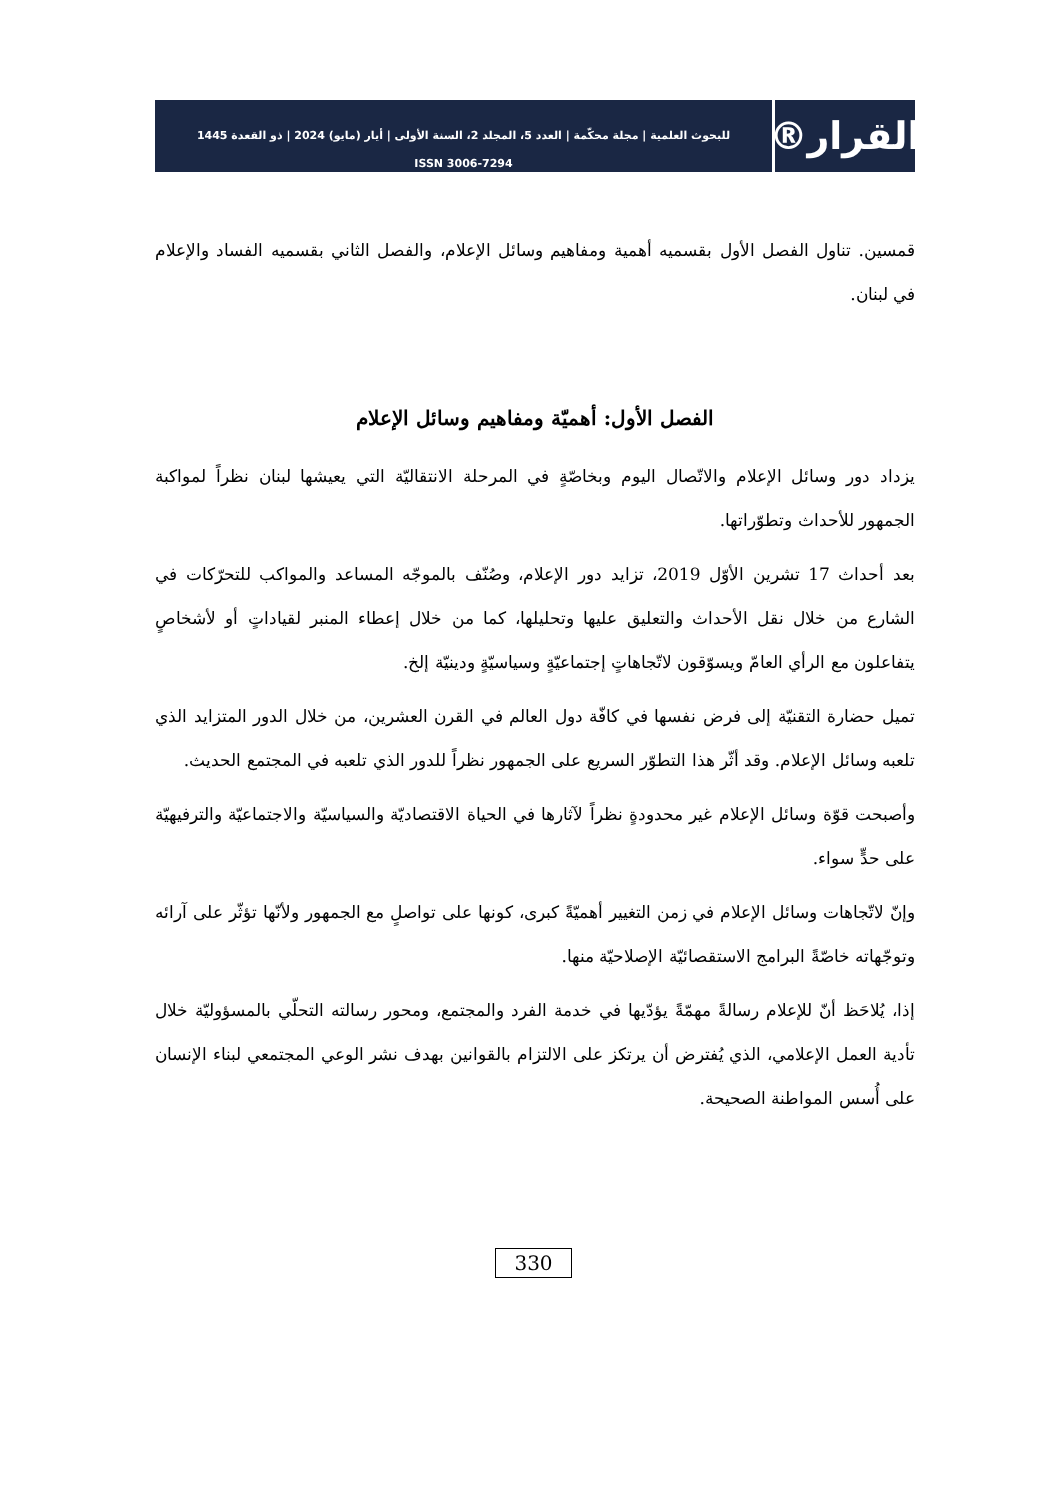القرار®
للبحوث العلمية | مجلة محكّمة | العدد 5، المجلد 2، السنة الأولى | أيار (مايو) 2024 | ذو القعدة 1445
ISSN 3006-7294
قمسين. تناول الفصل الأول بقسميه أهمية ومفاهيم وسائل الإعلام، والفصل الثاني بقسميه الفساد والإعلام في لبنان.
الفصل الأول: أهميّة ومفاهيم وسائل الإعلام
يزداد دور وسائل الإعلام والاتّصال اليوم وبخاصّةٍ في المرحلة الانتقاليّة التي يعيشها لبنان نظراً لمواكبة الجمهور للأحداث وتطوّراتها.
بعد أحداث 17 تشرين الأوّل 2019، تزايد دور الإعلام، وصُنّف بالموجّه المساعد والمواكب للتحرّكات في الشارع من خلال نقل الأحداث والتعليق عليها وتحليلها، كما من خلال إعطاء المنبر لقياداتٍ أو لأشخاصٍ يتفاعلون مع الرأي العامّ ويسوّقون لاتّجاهاتٍ إجتماعيّةٍ وسياسيّةٍ ودينيّة إلخ.
تميل حضارة التقنيّة إلى فرض نفسها في كافّة دول العالم في القرن العشرين، من خلال الدور المتزايد الذي تلعبه وسائل الإعلام. وقد أثّر هذا التطوّر السريع على الجمهور نظراً للدور الذي تلعبه في المجتمع الحديث.
وأصبحت قوّة وسائل الإعلام غير محدودةٍ نظراً لآثارها في الحياة الاقتصاديّة والسياسيّة والاجتماعيّة والترفيهيّة على حدٍّ سواء.
وإنّ لاتّجاهات وسائل الإعلام في زمن التغيير أهميّةً كبرى، كونها على تواصلٍ مع الجمهور ولأنّها تؤثّر على آرائه وتوجّهاته خاصّةً البرامج الاستقصائيّة الإصلاحيّة منها.
إذا، يُلاحَظ أنّ للإعلام رسالةً مهمّةً يؤدّيها في خدمة الفرد والمجتمع، ومحور رسالته التحلّي بالمسؤوليّة خلال تأدية العمل الإعلامي، الذي يُفترض أن يرتكز على الالتزام بالقوانين بهدف نشر الوعي المجتمعي لبناء الإنسان على أُسس المواطنة الصحيحة.
330